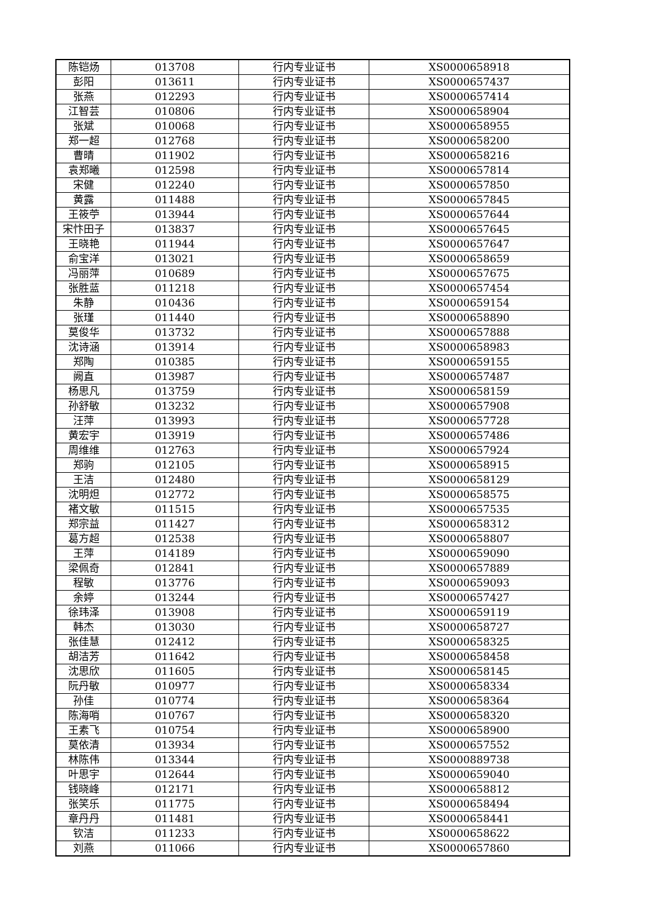| 陈铠炀 | 013708 | 行内专业证书 | XS0000658918 |
| 彭阳 | 013611 | 行内专业证书 | XS0000657437 |
| 张燕 | 012293 | 行内专业证书 | XS0000657414 |
| 江智芸 | 010806 | 行内专业证书 | XS0000658904 |
| 张斌 | 010068 | 行内专业证书 | XS0000658955 |
| 郑一超 | 012768 | 行内专业证书 | XS0000658200 |
| 曹晴 | 011902 | 行内专业证书 | XS0000658216 |
| 袁郑曦 | 012598 | 行内专业证书 | XS0000657814 |
| 宋健 | 012240 | 行内专业证书 | XS0000657850 |
| 黄露 | 011488 | 行内专业证书 | XS0000657845 |
| 王筱苧 | 013944 | 行内专业证书 | XS0000657644 |
| 宋忭田子 | 013837 | 行内专业证书 | XS0000657645 |
| 王晓艳 | 011944 | 行内专业证书 | XS0000657647 |
| 俞宝洋 | 013021 | 行内专业证书 | XS0000658659 |
| 冯丽萍 | 010689 | 行内专业证书 | XS0000657675 |
| 张胜蓝 | 011218 | 行内专业证书 | XS0000657454 |
| 朱静 | 010436 | 行内专业证书 | XS0000659154 |
| 张瑾 | 011440 | 行内专业证书 | XS0000658890 |
| 莫俊华 | 013732 | 行内专业证书 | XS0000657888 |
| 沈诗涵 | 013914 | 行内专业证书 | XS0000658983 |
| 郑陶 | 010385 | 行内专业证书 | XS0000659155 |
| 阙直 | 013987 | 行内专业证书 | XS0000657487 |
| 杨思凡 | 013759 | 行内专业证书 | XS0000658159 |
| 孙舒敏 | 013232 | 行内专业证书 | XS0000657908 |
| 汪萍 | 013993 | 行内专业证书 | XS0000657728 |
| 黄宏宇 | 013919 | 行内专业证书 | XS0000657486 |
| 周维维 | 012763 | 行内专业证书 | XS0000657924 |
| 郑驹 | 012105 | 行内专业证书 | XS0000658915 |
| 王洁 | 012480 | 行内专业证书 | XS0000658129 |
| 沈明炟 | 012772 | 行内专业证书 | XS0000658575 |
| 褚文敏 | 011515 | 行内专业证书 | XS0000657535 |
| 郑宗益 | 011427 | 行内专业证书 | XS0000658312 |
| 葛方超 | 012538 | 行内专业证书 | XS0000658807 |
| 王萍 | 014189 | 行内专业证书 | XS0000659090 |
| 梁佩奇 | 012841 | 行内专业证书 | XS0000657889 |
| 程敏 | 013776 | 行内专业证书 | XS0000659093 |
| 余婷 | 013244 | 行内专业证书 | XS0000657427 |
| 徐玮泽 | 013908 | 行内专业证书 | XS0000659119 |
| 韩杰 | 013030 | 行内专业证书 | XS0000658727 |
| 张佳慧 | 012412 | 行内专业证书 | XS0000658325 |
| 胡洁芳 | 011642 | 行内专业证书 | XS0000658458 |
| 沈思欣 | 011605 | 行内专业证书 | XS0000658145 |
| 阮丹敏 | 010977 | 行内专业证书 | XS0000658334 |
| 孙佳 | 010774 | 行内专业证书 | XS0000658364 |
| 陈海哨 | 010767 | 行内专业证书 | XS0000658320 |
| 王素飞 | 010754 | 行内专业证书 | XS0000658900 |
| 莫依清 | 013934 | 行内专业证书 | XS0000657552 |
| 林陈伟 | 013344 | 行内专业证书 | XS0000889738 |
| 叶思宇 | 012644 | 行内专业证书 | XS0000659040 |
| 钱晓峰 | 012171 | 行内专业证书 | XS0000658812 |
| 张笑乐 | 011775 | 行内专业证书 | XS0000658494 |
| 章丹丹 | 011481 | 行内专业证书 | XS0000658441 |
| 钦洁 | 011233 | 行内专业证书 | XS0000658622 |
| 刘燕 | 011066 | 行内专业证书 | XS0000657860 |